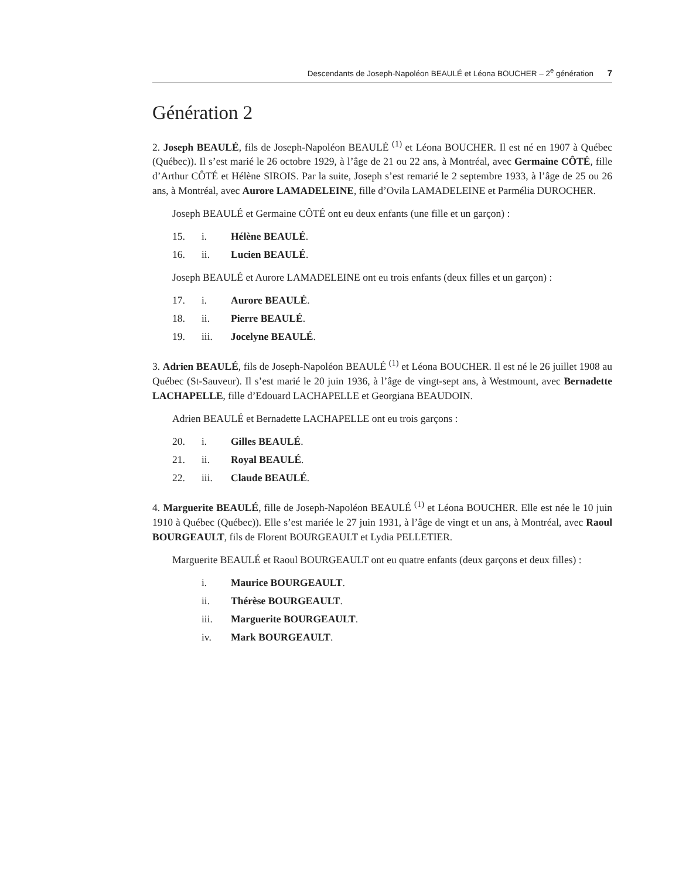Descendants de Joseph-Napoléon BEAULÉ et Léona BOUCHER – 2<sup>e</sup> génération 7
Génération 2
2. Joseph BEAULÉ, fils de Joseph-Napoléon BEAULÉ <sup>(1)</sup> et Léona BOUCHER. Il est né en 1907 à Québec (Québec)). Il s’est marié le 26 octobre 1929, à l’âge de 21 ou 22 ans, à Montréal, avec Germaine CÔTÉ, fille d’Arthur CÔTÉ et Hélène SIROIS. Par la suite, Joseph s’est remarié le 2 septembre 1933, à l’âge de 25 ou 26 ans, à Montréal, avec Aurore LAMADELEINE, fille d’Ovila LAMADELEINE et Parmélia DUROCHER.
Joseph BEAULÉ et Germaine CÔTÉ ont eu deux enfants (une fille et un garçon) :
15. i. Hélène BEAULÉ.
16. ii. Lucien BEAULÉ.
Joseph BEAULÉ et Aurore LAMADELEINE ont eu trois enfants (deux filles et un garçon) :
17. i. Aurore BEAULÉ.
18. ii. Pierre BEAULÉ.
19. iii. Jocelyne BEAULÉ.
3. Adrien BEAULÉ, fils de Joseph-Napoléon BEAULÉ <sup>(1)</sup> et Léona BOUCHER. Il est né le 26 juillet 1908 au Québec (St-Sauveur). Il s’est marié le 20 juin 1936, à l’âge de vingt-sept ans, à Westmount, avec Bernadette LACHAPELLE, fille d’Edouard LACHAPELLE et Georgiana BEAUDOIN.
Adrien BEAULÉ et Bernadette LACHAPELLE ont eu trois garçons :
20. i. Gilles BEAULÉ.
21. ii. Royal BEAULÉ.
22. iii. Claude BEAULÉ.
4. Marguerite BEAULÉ, fille de Joseph-Napoléon BEAULÉ <sup>(1)</sup> et Léona BOUCHER. Elle est née le 10 juin 1910 à Québec (Québec)). Elle s’est mariée le 27 juin 1931, à l’âge de vingt et un ans, à Montréal, avec Raoul BOURGEAULT, fils de Florent BOURGEAULT et Lydia PELLETIER.
Marguerite BEAULÉ et Raoul BOURGEAULT ont eu quatre enfants (deux garçons et deux filles) :
i. Maurice BOURGEAULT.
ii. Thérèse BOURGEAULT.
iii. Marguerite BOURGEAULT.
iv. Mark BOURGEAULT.